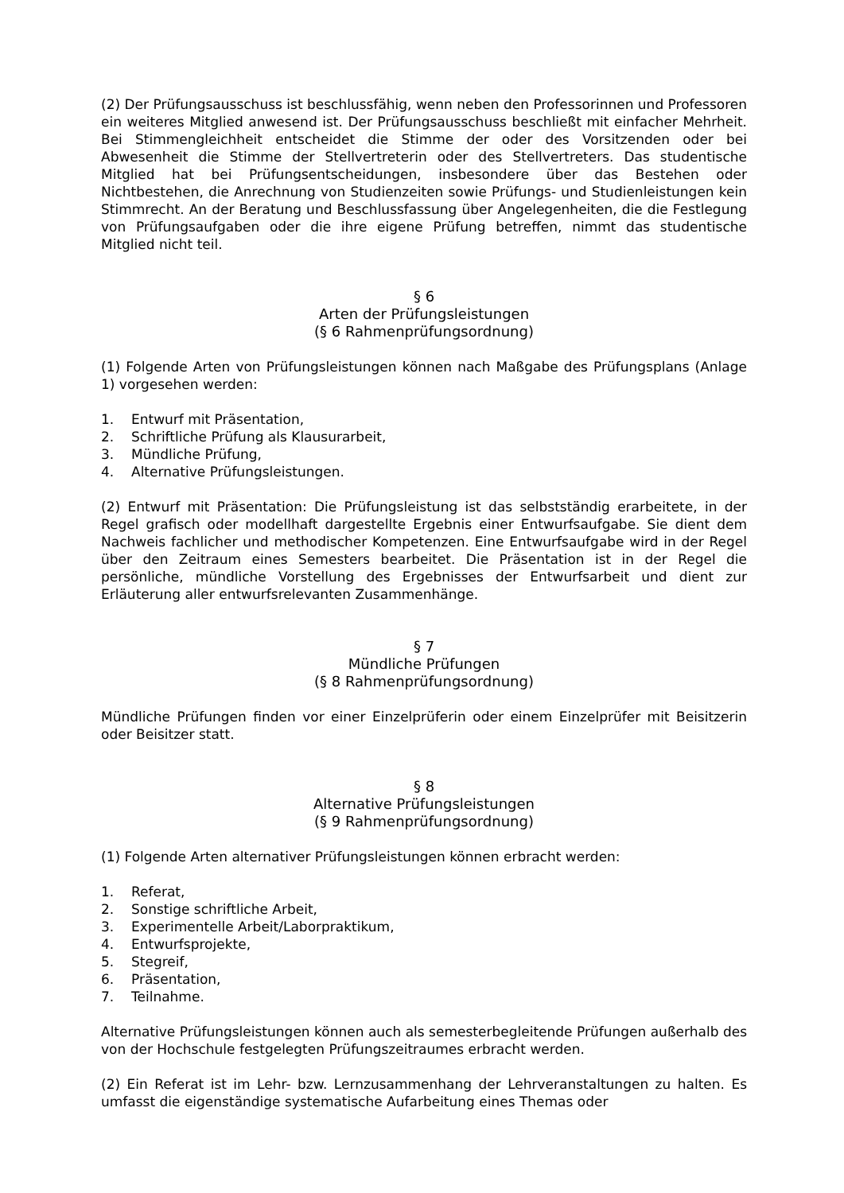(2) Der Prüfungsausschuss ist beschlussfähig, wenn neben den Professorinnen und Professoren ein weiteres Mitglied anwesend ist. Der Prüfungsausschuss beschließt mit einfacher Mehrheit. Bei Stimmengleichheit entscheidet die Stimme der oder des Vorsitzenden oder bei Abwesenheit die Stimme der Stellvertreterin oder des Stellvertreters. Das studentische Mitglied hat bei Prüfungsentscheidungen, insbesondere über das Bestehen oder Nichtbestehen, die Anrechnung von Studienzeiten sowie Prüfungs- und Studienleistungen kein Stimmrecht. An der Beratung und Beschlussfassung über Angelegenheiten, die die Festlegung von Prüfungsaufgaben oder die ihre eigene Prüfung betreffen, nimmt das studentische Mitglied nicht teil.
§ 6
Arten der Prüfungsleistungen
(§ 6 Rahmenprüfungsordnung)
(1) Folgende Arten von Prüfungsleistungen können nach Maßgabe des Prüfungsplans (Anlage 1) vorgesehen werden:
1. Entwurf mit Präsentation,
2. Schriftliche Prüfung als Klausurarbeit,
3. Mündliche Prüfung,
4. Alternative Prüfungsleistungen.
(2) Entwurf mit Präsentation: Die Prüfungsleistung ist das selbstständig erarbeitete, in der Regel grafisch oder modellhaft dargestellte Ergebnis einer Entwurfsaufgabe. Sie dient dem Nachweis fachlicher und methodischer Kompetenzen. Eine Entwurfsaufgabe wird in der Regel über den Zeitraum eines Semesters bearbeitet. Die Präsentation ist in der Regel die persönliche, mündliche Vorstellung des Ergebnisses der Entwurfsarbeit und dient zur Erläuterung aller entwurfsrelevanten Zusammenhänge.
§ 7
Mündliche Prüfungen
(§ 8 Rahmenprüfungsordnung)
Mündliche Prüfungen finden vor einer Einzelprüferin oder einem Einzelprüfer mit Beisitzerin oder Beisitzer statt.
§ 8
Alternative Prüfungsleistungen
(§ 9 Rahmenprüfungsordnung)
(1) Folgende Arten alternativer Prüfungsleistungen können erbracht werden:
1. Referat,
2. Sonstige schriftliche Arbeit,
3. Experimentelle Arbeit/Laborpraktikum,
4. Entwurfsprojekte,
5. Stegreif,
6. Präsentation,
7. Teilnahme.
Alternative Prüfungsleistungen können auch als semesterbegleitende Prüfungen außerhalb des von der Hochschule festgelegten Prüfungszeitraumes erbracht werden.
(2) Ein Referat ist im Lehr- bzw. Lernzusammenhang der Lehrveranstaltungen zu halten. Es umfasst die eigenständige systematische Aufarbeitung eines Themas oder